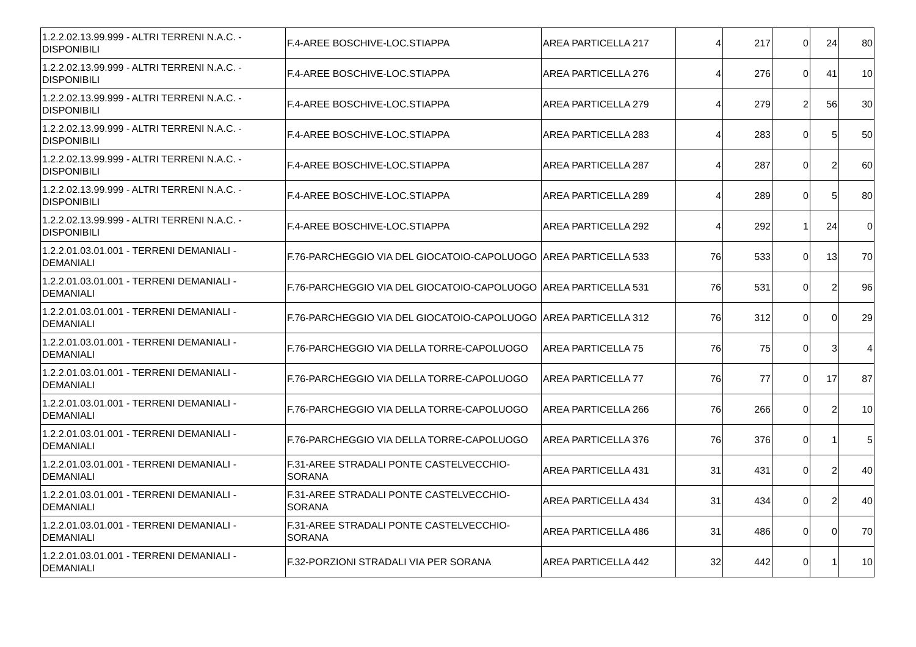| 1.2.2.02.13.99.999 - ALTRI TERRENI N.A.C. - DISPONIBILI | F.4-AREE BOSCHIVE-LOC.STIAPPA | AREA PARTICELLA 217 | 4 | 217 | 0 | 24 | 80 |
| 1.2.2.02.13.99.999 - ALTRI TERRENI N.A.C. - DISPONIBILI | F.4-AREE BOSCHIVE-LOC.STIAPPA | AREA PARTICELLA 276 | 4 | 276 | 0 | 41 | 10 |
| 1.2.2.02.13.99.999 - ALTRI TERRENI N.A.C. - DISPONIBILI | F.4-AREE BOSCHIVE-LOC.STIAPPA | AREA PARTICELLA 279 | 4 | 279 | 2 | 56 | 30 |
| 1.2.2.02.13.99.999 - ALTRI TERRENI N.A.C. - DISPONIBILI | F.4-AREE BOSCHIVE-LOC.STIAPPA | AREA PARTICELLA 283 | 4 | 283 | 0 | 5 | 50 |
| 1.2.2.02.13.99.999 - ALTRI TERRENI N.A.C. - DISPONIBILI | F.4-AREE BOSCHIVE-LOC.STIAPPA | AREA PARTICELLA 287 | 4 | 287 | 0 | 2 | 60 |
| 1.2.2.02.13.99.999 - ALTRI TERRENI N.A.C. - DISPONIBILI | F.4-AREE BOSCHIVE-LOC.STIAPPA | AREA PARTICELLA 289 | 4 | 289 | 0 | 5 | 80 |
| 1.2.2.02.13.99.999 - ALTRI TERRENI N.A.C. - DISPONIBILI | F.4-AREE BOSCHIVE-LOC.STIAPPA | AREA PARTICELLA 292 | 4 | 292 | 1 | 24 | 0 |
| 1.2.2.01.03.01.001 - TERRENI DEMANIALI - DEMANIALI | F.76-PARCHEGGIO VIA DEL GIOCATOIO-CAPOLUOGO | AREA PARTICELLA 533 | 76 | 533 | 0 | 13 | 70 |
| 1.2.2.01.03.01.001 - TERRENI DEMANIALI - DEMANIALI | F.76-PARCHEGGIO VIA DEL GIOCATOIO-CAPOLUOGO | AREA PARTICELLA 531 | 76 | 531 | 0 | 2 | 96 |
| 1.2.2.01.03.01.001 - TERRENI DEMANIALI - DEMANIALI | F.76-PARCHEGGIO VIA DEL GIOCATOIO-CAPOLUOGO | AREA PARTICELLA 312 | 76 | 312 | 0 | 0 | 29 |
| 1.2.2.01.03.01.001 - TERRENI DEMANIALI - DEMANIALI | F.76-PARCHEGGIO VIA DELLA TORRE-CAPOLUOGO | AREA PARTICELLA 75 | 76 | 75 | 0 | 3 | 4 |
| 1.2.2.01.03.01.001 - TERRENI DEMANIALI - DEMANIALI | F.76-PARCHEGGIO VIA DELLA TORRE-CAPOLUOGO | AREA PARTICELLA 77 | 76 | 77 | 0 | 17 | 87 |
| 1.2.2.01.03.01.001 - TERRENI DEMANIALI - DEMANIALI | F.76-PARCHEGGIO VIA DELLA TORRE-CAPOLUOGO | AREA PARTICELLA 266 | 76 | 266 | 0 | 2 | 10 |
| 1.2.2.01.03.01.001 - TERRENI DEMANIALI - DEMANIALI | F.76-PARCHEGGIO VIA DELLA TORRE-CAPOLUOGO | AREA PARTICELLA 376 | 76 | 376 | 0 | 1 | 5 |
| 1.2.2.01.03.01.001 - TERRENI DEMANIALI - DEMANIALI | F.31-AREE STRADALI PONTE CASTELVECCHIO-SORANA | AREA PARTICELLA 431 | 31 | 431 | 0 | 2 | 40 |
| 1.2.2.01.03.01.001 - TERRENI DEMANIALI - DEMANIALI | F.31-AREE STRADALI PONTE CASTELVECCHIO-SORANA | AREA PARTICELLA 434 | 31 | 434 | 0 | 2 | 40 |
| 1.2.2.01.03.01.001 - TERRENI DEMANIALI - DEMANIALI | F.31-AREE STRADALI PONTE CASTELVECCHIO-SORANA | AREA PARTICELLA 486 | 31 | 486 | 0 | 0 | 70 |
| 1.2.2.01.03.01.001 - TERRENI DEMANIALI - DEMANIALI | F.32-PORZIONI STRADALI VIA PER SORANA | AREA PARTICELLA 442 | 32 | 442 | 0 | 1 | 10 |